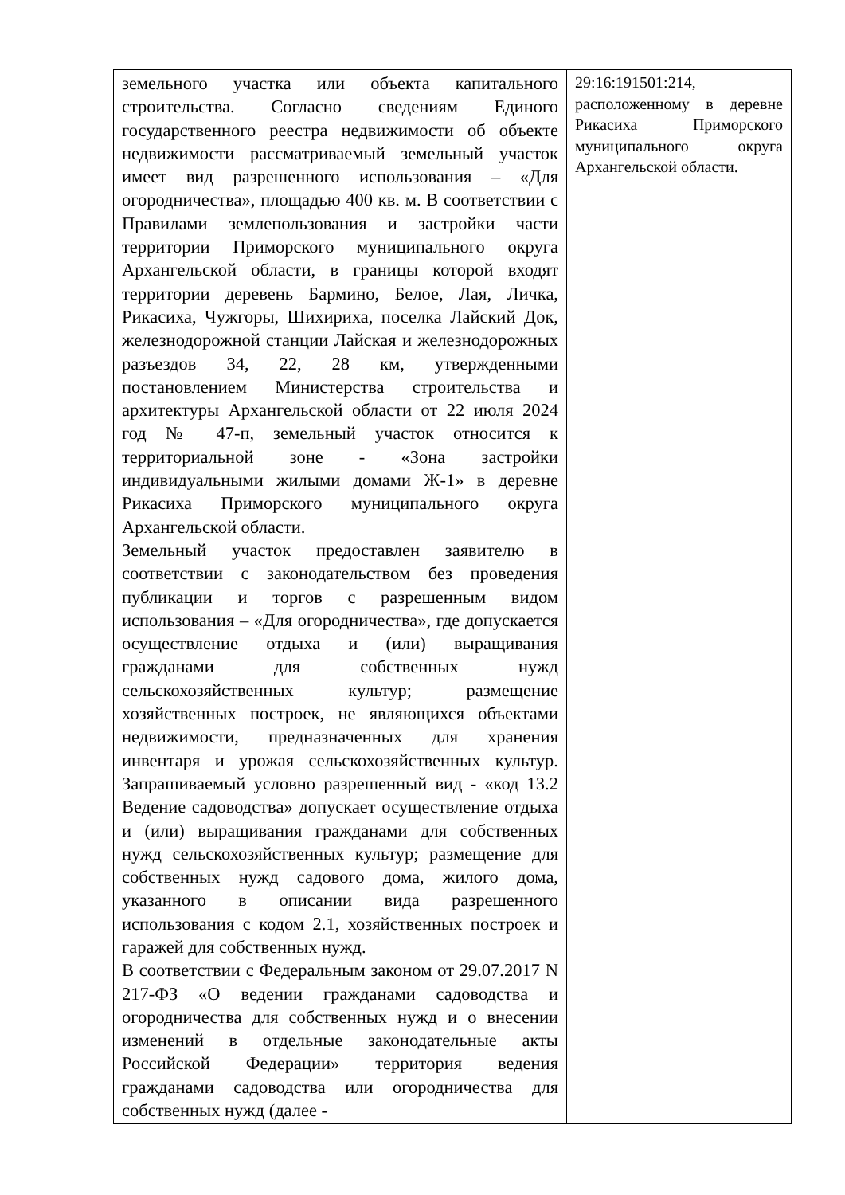| земельного участка или объекта капитального строительства. Согласно сведениям Единого государственного реестра недвижимости об объекте недвижимости рассматриваемый земельный участок имеет вид разрешенного использования – «Для огородничества», площадью 400 кв. м. В соответствии с Правилами землепользования и застройки части территории Приморского муниципального округа Архангельской области, в границы которой входят территории деревень Бармино, Белое, Лая, Личка, Рикасиха, Чужгоры, Шихириха, поселка Лайский Док, железнодорожной станции Лайская и железнодорожных разъездов 34, 22, 28 км, утвержденными постановлением Министерства строительства и архитектуры Архангельской области от 22 июля 2024 год № 47-п, земельный участок относится к территориальной зоне - «Зона застройки индивидуальными жилыми домами Ж-1» в деревне Рикасиха Приморского муниципального округа Архангельской области. Земельный участок предоставлен заявителю в соответствии с законодательством без проведения публикации и торгов с разрешенным видом использования – «Для огородничества», где допускается осуществление отдыха и (или) выращивания гражданами для собственных нужд сельскохозяйственных культур; размещение хозяйственных построек, не являющихся объектами недвижимости, предназначенных для хранения инвентаря и урожая сельскохозяйственных культур. Запрашиваемый условно разрешенный вид - «код 13.2 Ведение садоводства» допускает осуществление отдыха и (или) выращивания гражданами для собственных нужд сельскохозяйственных культур; размещение для собственных нужд садового дома, жилого дома, указанного в описании вида разрешенного использования с кодом 2.1, хозяйственных построек и гаражей для собственных нужд. В соответствии с Федеральным законом от 29.07.2017 N 217-ФЗ «О ведении гражданами садоводства и огородничества для собственных нужд и о внесении изменений в отдельные законодательные акты Российской Федерации» территория ведения гражданами садоводства или огородничества для собственных нужд (далее - | 29:16:191501:214, расположенному в деревне Рикасиха Приморского муниципального округа Архангельской области. |